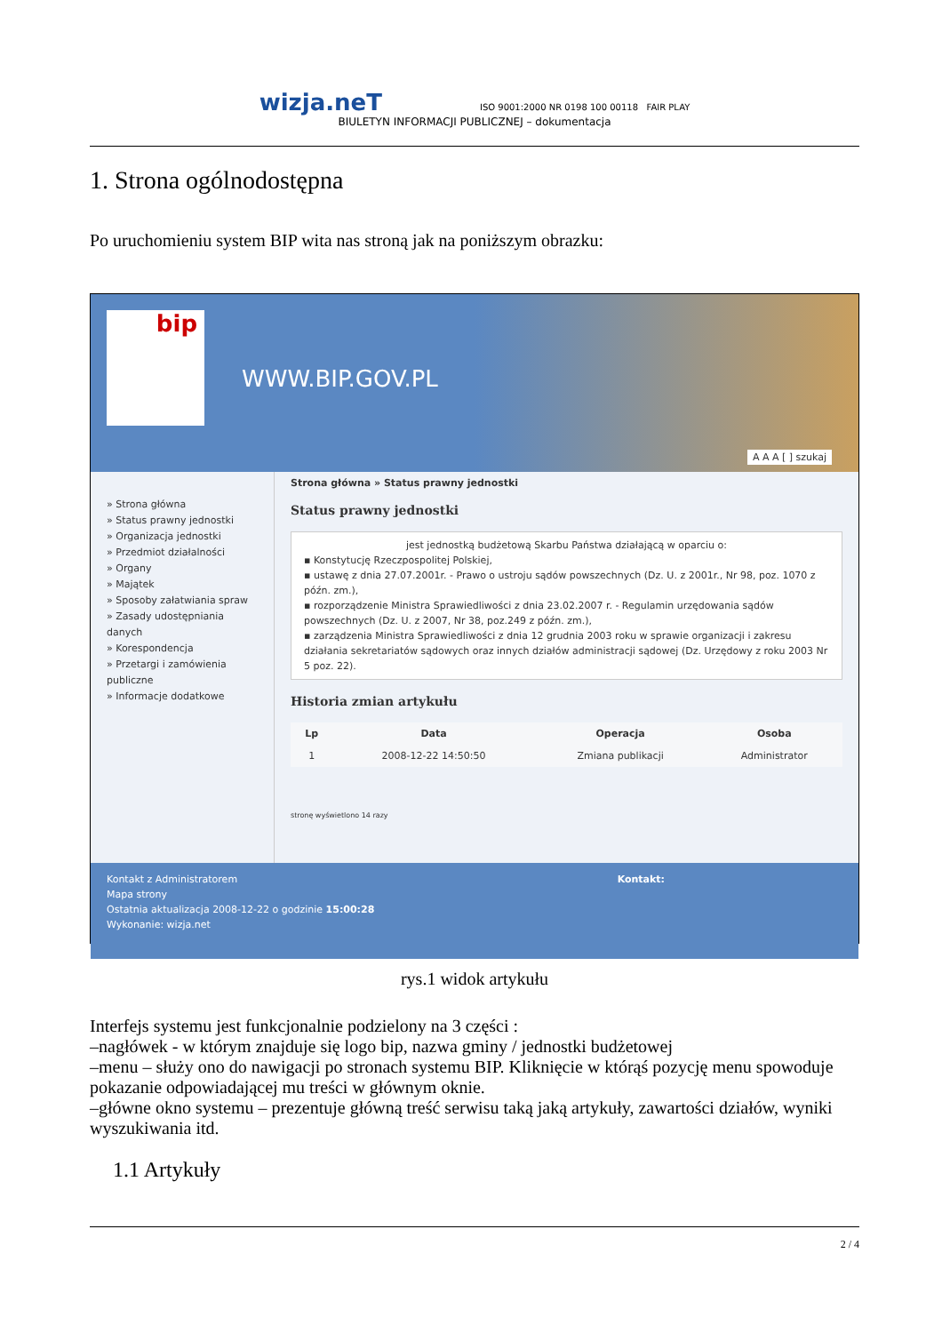wizja.neT ISO 9001:2000 NR 0198 100 00118 FAIR PLAY
BIULETYN INFORMACJI PUBLICZNEJ – dokumentacja
1. Strona ogólnodostępna
Po uruchomieniu system BIP wita nas stroną jak na poniższym obrazku:
bip
WWW.BIP.GOV.PL
A A A [ ] szukaj
» Strona główna
» Status prawny jednostki
» Organizacja jednostki
» Przedmiot działalności
» Organy
» Majątek
» Sposoby załatwiania spraw
» Zasady udostępniania danych
» Korespondencja
» Przetargi i zamówienia publiczne
» Informacje dodatkowe
Strona główna » Status prawny jednostki
Status prawny jednostki
jest jednostką budżetową Skarbu Państwa działającą w oparciu o:
▪ Konstytucję Rzeczpospolitej Polskiej,
▪ ustawę z dnia 27.07.2001r. - Prawo o ustroju sądów powszechnych (Dz. U. z 2001r., Nr 98, poz. 1070 z późn. zm.),
▪ rozporządzenie Ministra Sprawiedliwości z dnia 23.02.2007 r. - Regulamin urzędowania sądów powszechnych (Dz. U. z 2007, Nr 38, poz.249 z późn. zm.),
▪ zarządzenia Ministra Sprawiedliwości z dnia 12 grudnia 2003 roku w sprawie organizacji i zakresu działania sekretariatów sądowych oraz innych działów administracji sądowej (Dz. Urzędowy z roku 2003 Nr 5 poz. 22).
Historia zmian artykułu
| Lp | Data | Operacja | Osoba |
| --- | --- | --- | --- |
| 1 | 2008-12-22 14:50:50 | Zmiana publikacji | Administrator |
stronę wyświetlono 14 razy
Kontakt z Administratorem
Mapa strony
Ostatnia aktualizacja 2008-12-22 o godzinie 15:00:28
Wykonanie: wizja.net
Kontakt:
rys.1 widok artykułu
Interfejs systemu jest funkcjonalnie podzielony na 3 części :
–nagłówek - w którym znajduje się logo bip, nazwa gminy / jednostki budżetowej
–menu – służy ono do nawigacji po stronach systemu BIP. Kliknięcie w którąś pozycję menu spowoduje pokazanie odpowiadającej mu treści w głównym oknie.
–główne okno systemu – prezentuje główną treść serwisu taką jaką artykuły, zawartości działów, wyniki wyszukiwania itd.
1.1 Artykuły
2 / 4